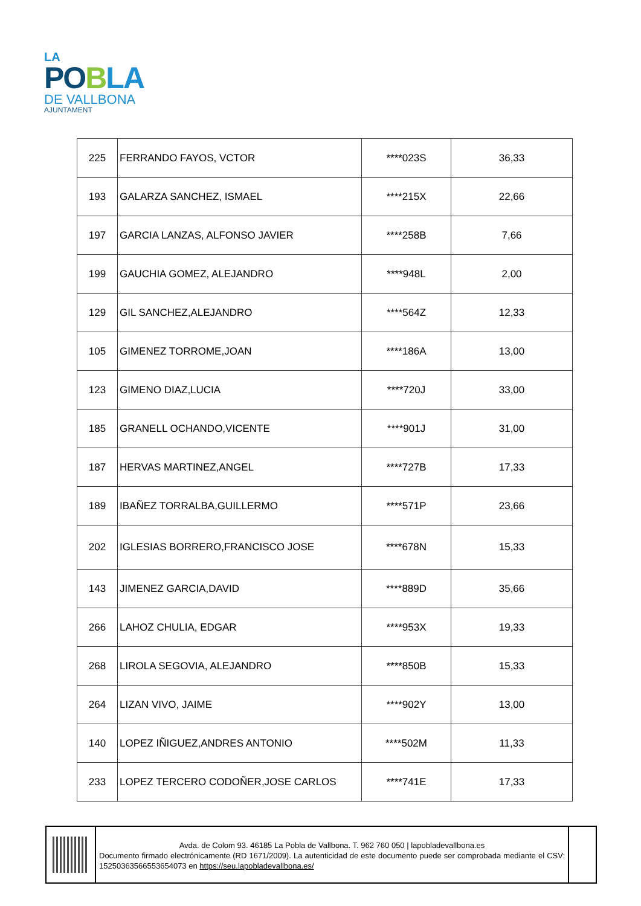LA
PO BLA
DE VALLBONA
AJUNTAMENT
| 225 | FERRANDO FAYOS, VCTOR | ****023S | 36,33 |
| 193 | GALARZA SANCHEZ, ISMAEL | ****215X | 22,66 |
| 197 | GARCIA LANZAS, ALFONSO JAVIER | ****258B | 7,66 |
| 199 | GAUCHIA GOMEZ, ALEJANDRO | ****948L | 2,00 |
| 129 | GIL SANCHEZ,ALEJANDRO | ****564Z | 12,33 |
| 105 | GIMENEZ TORROME,JOAN | ****186A | 13,00 |
| 123 | GIMENO DIAZ,LUCIA | ****720J | 33,00 |
| 185 | GRANELL OCHANDO,VICENTE | ****901J | 31,00 |
| 187 | HERVAS MARTINEZ,ANGEL | ****727B | 17,33 |
| 189 | IBAÑEZ TORRALBA,GUILLERMO | ****571P | 23,66 |
| 202 | IGLESIAS BORRERO,FRANCISCO JOSE | ****678N | 15,33 |
| 143 | JIMENEZ GARCIA,DAVID | ****889D | 35,66 |
| 266 | LAHOZ CHULIA, EDGAR | ****953X | 19,33 |
| 268 | LIROLA SEGOVIA, ALEJANDRO | ****850B | 15,33 |
| 264 | LIZAN VIVO, JAIME | ****902Y | 13,00 |
| 140 | LOPEZ IÑIGUEZ,ANDRES ANTONIO | ****502M | 11,33 |
| 233 | LOPEZ TERCERO CODOÑER,JOSE CARLOS | ****741E | 17,33 |
Avda. de Colom 93. 46185 La Pobla de Vallbona. T. 962 760 050 | lapobladevallbona.es
Documento firmado electrónicamente (RD 1671/2009). La autenticidad de este documento puede ser comprobada mediante el CSV: 15250363566553654073 en https://seu.lapobladevallbona.es/